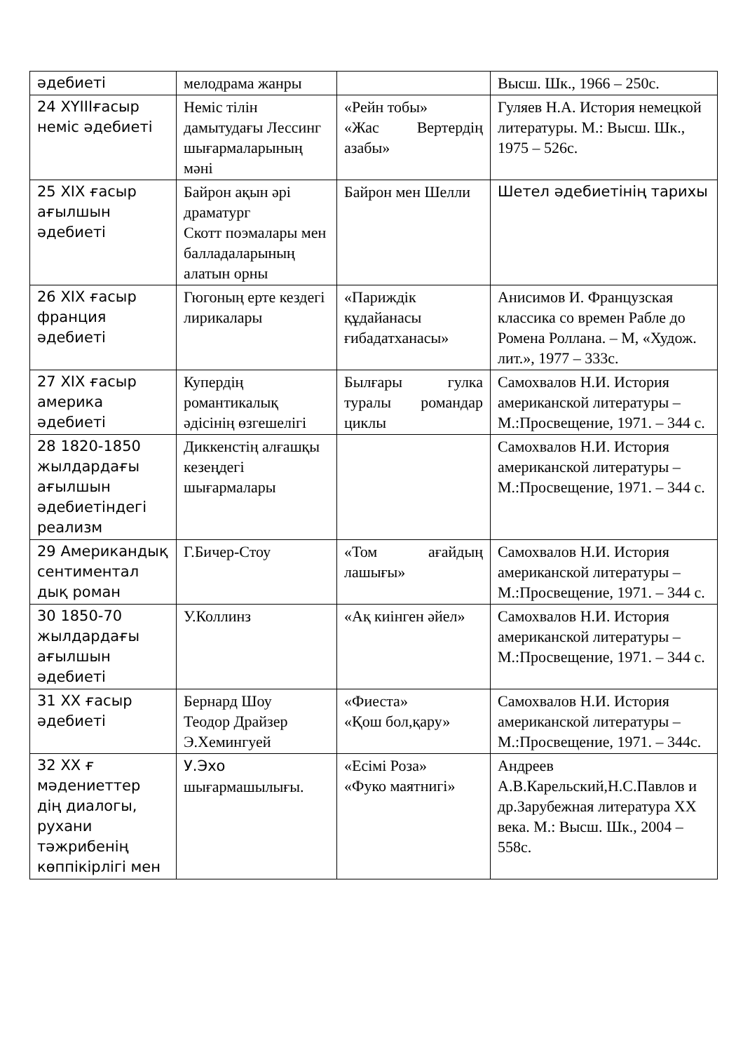| әдебиеті | мелодрама жанры | | Высш. Шк., 1966 – 250с. |
| 24 XYIIIғасыр неміс әдебиеті | Неміс тілін дамытудағы Лессинг шығармаларының мәні | «Рейн тобы» «Жас Вертердің азабы» | Гуляев Н.А. История немецкой литературы. М.: Высш. Шк., 1975 – 526с. |
| 25 XIX ғасыр ағылшын әдебиеті | Байрон ақын әрі драматург Скотт поэмалары мен балладаларының алатын орны | Байрон мен Шелли | Шетел әдебиетінің тарихы |
| 26 XIX ғасыр франция әдебиеті | Гюгоның ерте кездегі лирикалары | «Париждік құдайанасы ғибадатханасы» | Анисимов И. Французская классика со времен Рабле до Ромена Роллана. – М, «Худож. лит.», 1977 – 333с. |
| 27 XIX ғасыр америка әдебиеті | Купердің романтикалық әдісінің өзгешелігі | Былғары гулка туралы романдар циклы | Самохвалов Н.И. История американской литературы – М.:Просвещение, 1971. – 344 с. |
| 28 1820-1850 жылдардағы ағылшын әдебиетіндегі реализм | Диккенстің алғашқы кезеңдегі шығармалары | | Самохвалов Н.И. История американской литературы – М.:Просвещение, 1971. – 344 с. |
| 29 Американдық сентиментал дық роман | Г.Бичер-Стоу | «Том ағайдың лашығы» | Самохвалов Н.И. История американской литературы – М.:Просвещение, 1971. – 344 с. |
| 30 1850-70 жылдардағы ағылшын әдебиеті | У.Коллинз | «Ақ киінген әйел» | Самохвалов Н.И. История американской литературы – М.:Просвещение, 1971. – 344 с. |
| 31 XX ғасыр әдебиеті | Бернард Шоу Теодор Драйзер Э.Хемингуей | «Фиеста» «Қош бол,қару» | Самохвалов Н.И. История американской литературы – М.:Просвещение, 1971. – 344с. |
| 32 XX ғ мәдениеттер дің диалогы, рухани тәжрибенің көппікірлігі мен | У.Эхо шығармашылығы. | «Есімі Роза» «Фуко маятнигі» | Андреев А.В.Карельский,Н.С.Павлов и др.Зарубежная литература XX века. М.: Высш. Шк., 2004 – 558с. |